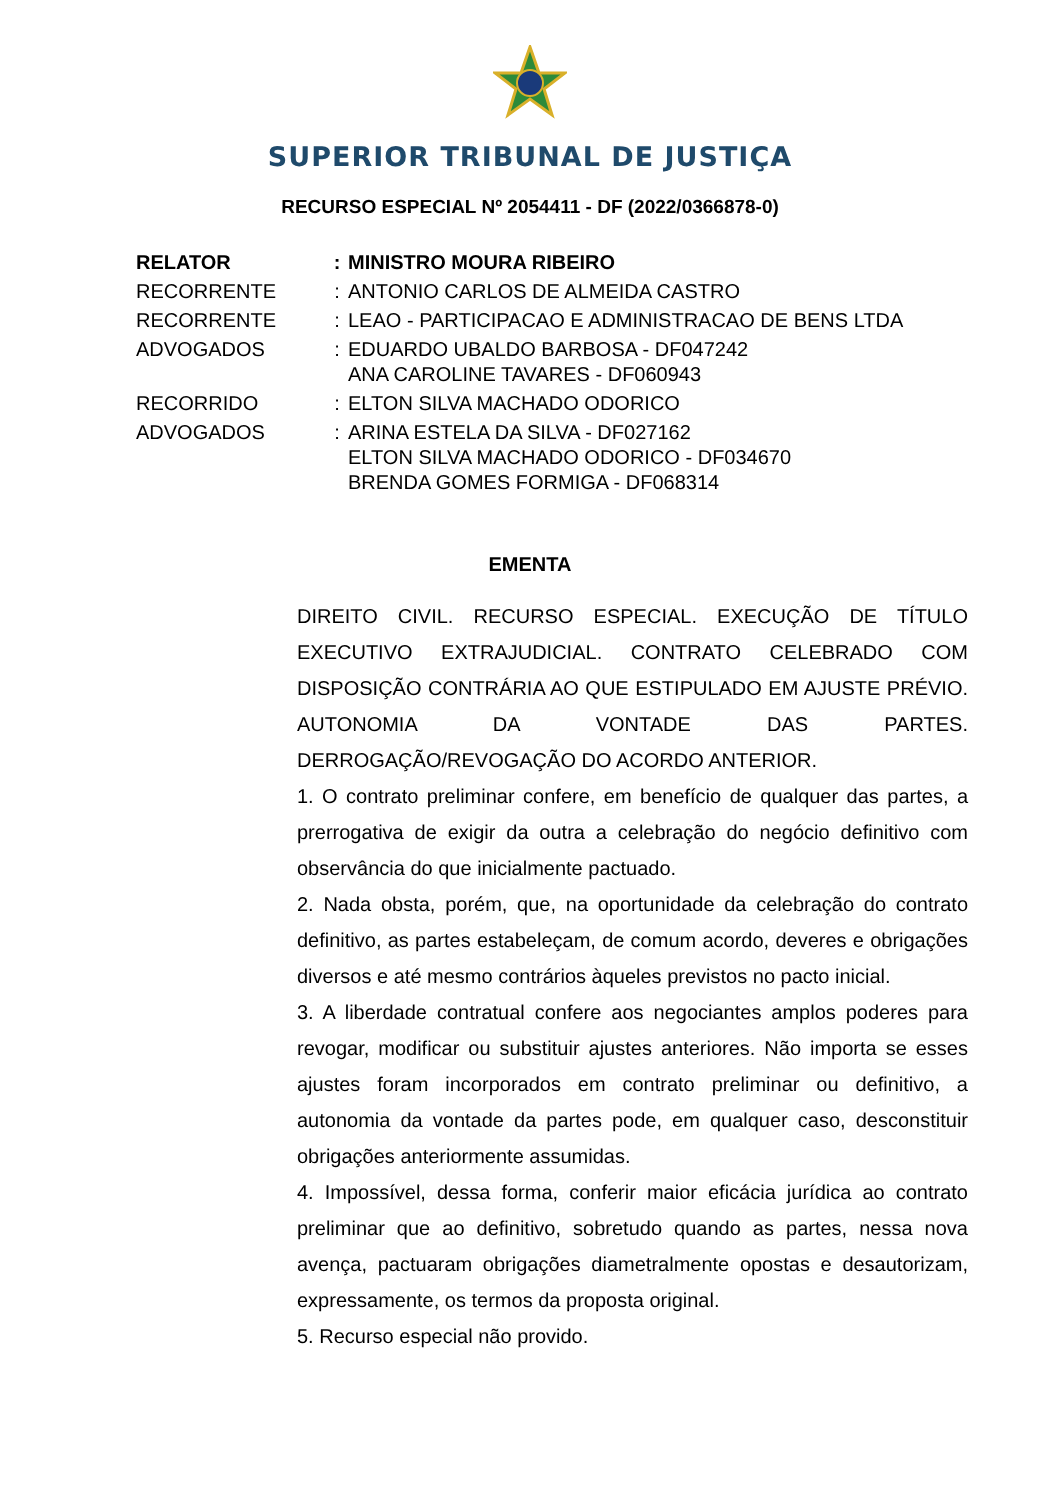SUPERIOR TRIBUNAL DE JUSTIÇA
RECURSO ESPECIAL Nº 2054411 - DF (2022/0366878-0)
| RELATOR | : | MINISTRO MOURA RIBEIRO |
| RECORRENTE | : | ANTONIO CARLOS DE ALMEIDA CASTRO |
| RECORRENTE | : | LEAO - PARTICIPACAO E ADMINISTRACAO DE BENS LTDA |
| ADVOGADOS | : | EDUARDO UBALDO BARBOSA - DF047242 ANA CAROLINE TAVARES - DF060943 |
| RECORRIDO | : | ELTON SILVA MACHADO ODORICO |
| ADVOGADOS | : | ARINA ESTELA DA SILVA - DF027162 ELTON SILVA MACHADO ODORICO - DF034670 BRENDA GOMES FORMIGA - DF068314 |
EMENTA
DIREITO CIVIL. RECURSO ESPECIAL. EXECUÇÃO DE TÍTULO EXECUTIVO EXTRAJUDICIAL. CONTRATO CELEBRADO COM DISPOSIÇÃO CONTRÁRIA AO QUE ESTIPULADO EM AJUSTE PRÉVIO. AUTONOMIA DA VONTADE DAS PARTES. DERROGAÇÃO/REVOGAÇÃO DO ACORDO ANTERIOR.
1. O contrato preliminar confere, em benefício de qualquer das partes, a prerrogativa de exigir da outra a celebração do negócio definitivo com observância do que inicialmente pactuado.
2. Nada obsta, porém, que, na oportunidade da celebração do contrato definitivo, as partes estabeleçam, de comum acordo, deveres e obrigações diversos e até mesmo contrários àqueles previstos no pacto inicial.
3. A liberdade contratual confere aos negociantes amplos poderes para revogar, modificar ou substituir ajustes anteriores. Não importa se esses ajustes foram incorporados em contrato preliminar ou definitivo, a autonomia da vontade da partes pode, em qualquer caso, desconstituir obrigações anteriormente assumidas.
4. Impossível, dessa forma, conferir maior eficácia jurídica ao contrato preliminar que ao definitivo, sobretudo quando as partes, nessa nova avença, pactuaram obrigações diametralmente opostas e desautorizam, expressamente, os termos da proposta original.
5. Recurso especial não provido.